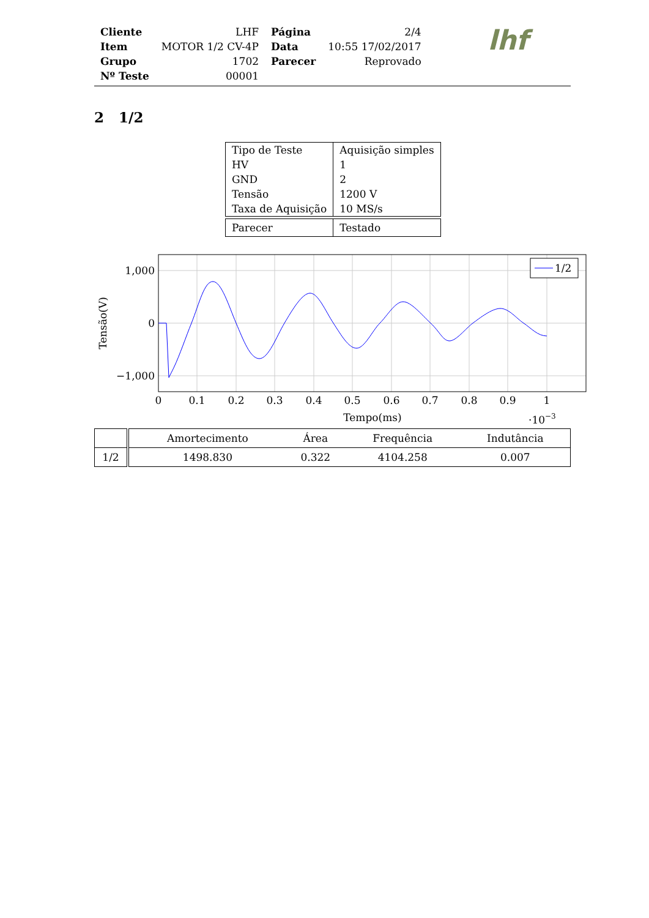| Cliente | LHF | Página | 2/4 |
| Item | MOTOR 1/2 CV-4P | Data | 10:55 17/02/2017 |
| Grupo | 1702 | Parecer | Reprovado |
| Nº Teste | 00001 | | |
lhf
2 1/2
| Tipo de Teste | Aquisição simples |
| HV | 1 |
| GND | 2 |
| Tensão | 1200 V |
| Taxa de Aquisição | 10 MS/s |
| Parecer | Testado |
1/2
1,000
0
−1,000
0
0.1
0.2
0.3
0.4
0.5
0.6
0.7
0.8
0.9
1
Tempo(ms)
·10−3
Tensão(V)
| | Amortecimento | Área | Frequência | Indutância |
| --- | --- | --- | --- | --- |
| 1/2 | 1498.830 | 0.322 | 4104.258 | 0.007 |